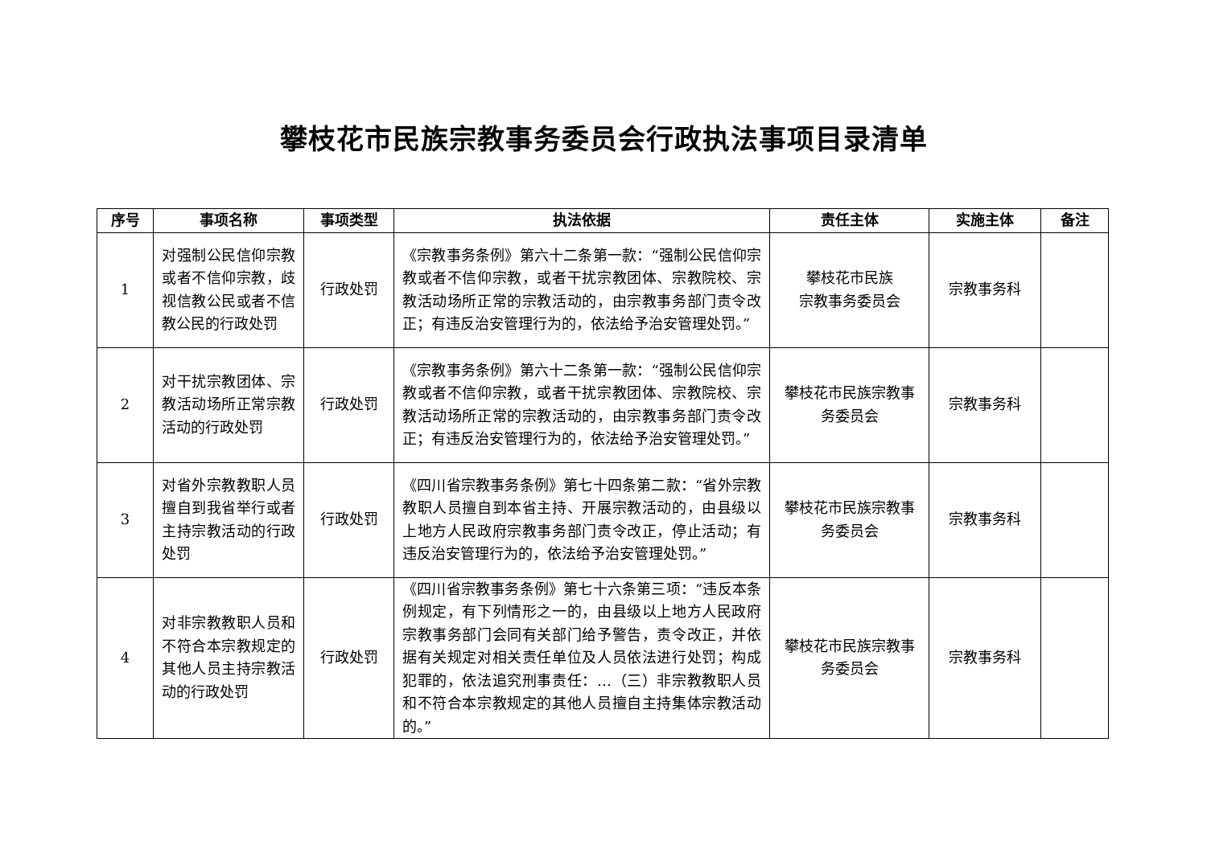攀枝花市民族宗教事务委员会行政执法事项目录清单
| 序号 | 事项名称 | 事项类型 | 执法依据 | 责任主体 | 实施主体 | 备注 |
| --- | --- | --- | --- | --- | --- | --- |
| 1 | 对强制公民信仰宗教或者不信仰宗教，歧视信教公民或者不信教公民的行政处罚 | 行政处罚 | 《宗教事务条例》第六十二条第一款：“强制公民信仰宗教或者不信仰宗教，或者干扰宗教团体、宗教院校、宗教活动场所正常的宗教活动的，由宗教事务部门责令改正；有违反治安管理行为的，依法给予治安管理处罚。” | 攀枝花市民族 宗教事务委员会 | 宗教事务科 | |
| 2 | 对干扰宗教团体、宗教活动场所正常宗教活动的行政处罚 | 行政处罚 | 《宗教事务条例》第六十二条第一款：“强制公民信仰宗教或者不信仰宗教，或者干扰宗教团体、宗教院校、宗教活动场所正常的宗教活动的，由宗教事务部门责令改正；有违反治安管理行为的，依法给予治安管理处罚。” | 攀枝花市民族宗教事务委员会 | 宗教事务科 | |
| 3 | 对省外宗教教职人员擅自到我省举行或者主持宗教活动的行政处罚 | 行政处罚 | 《四川省宗教事务条例》第七十四条第二款：“省外宗教教职人员擅自到本省主持、开展宗教活动的，由县级以上地方人民政府宗教事务部门责令改正，停止活动；有违反治安管理行为的，依法给予治安管理处罚。” | 攀枝花市民族宗教事务委员会 | 宗教事务科 | |
| 4 | 对非宗教教职人员和不符合本宗教规定的其他人员主持宗教活动的行政处罚 | 行政处罚 | 《四川省宗教事务条例》第七十六条第三项：“违反本条例规定，有下列情形之一的，由县级以上地方人民政府宗教事务部门会同有关部门给予警告，责令改正，并依据有关规定对相关责任单位及人员依法进行处罚；构成犯罪的，依法追究刑事责任：…（三）非宗教教职人员和不符合本宗教规定的其他人员擅自主持集体宗教活动的。” | 攀枝花市民族宗教事务委员会 | 宗教事务科 | |